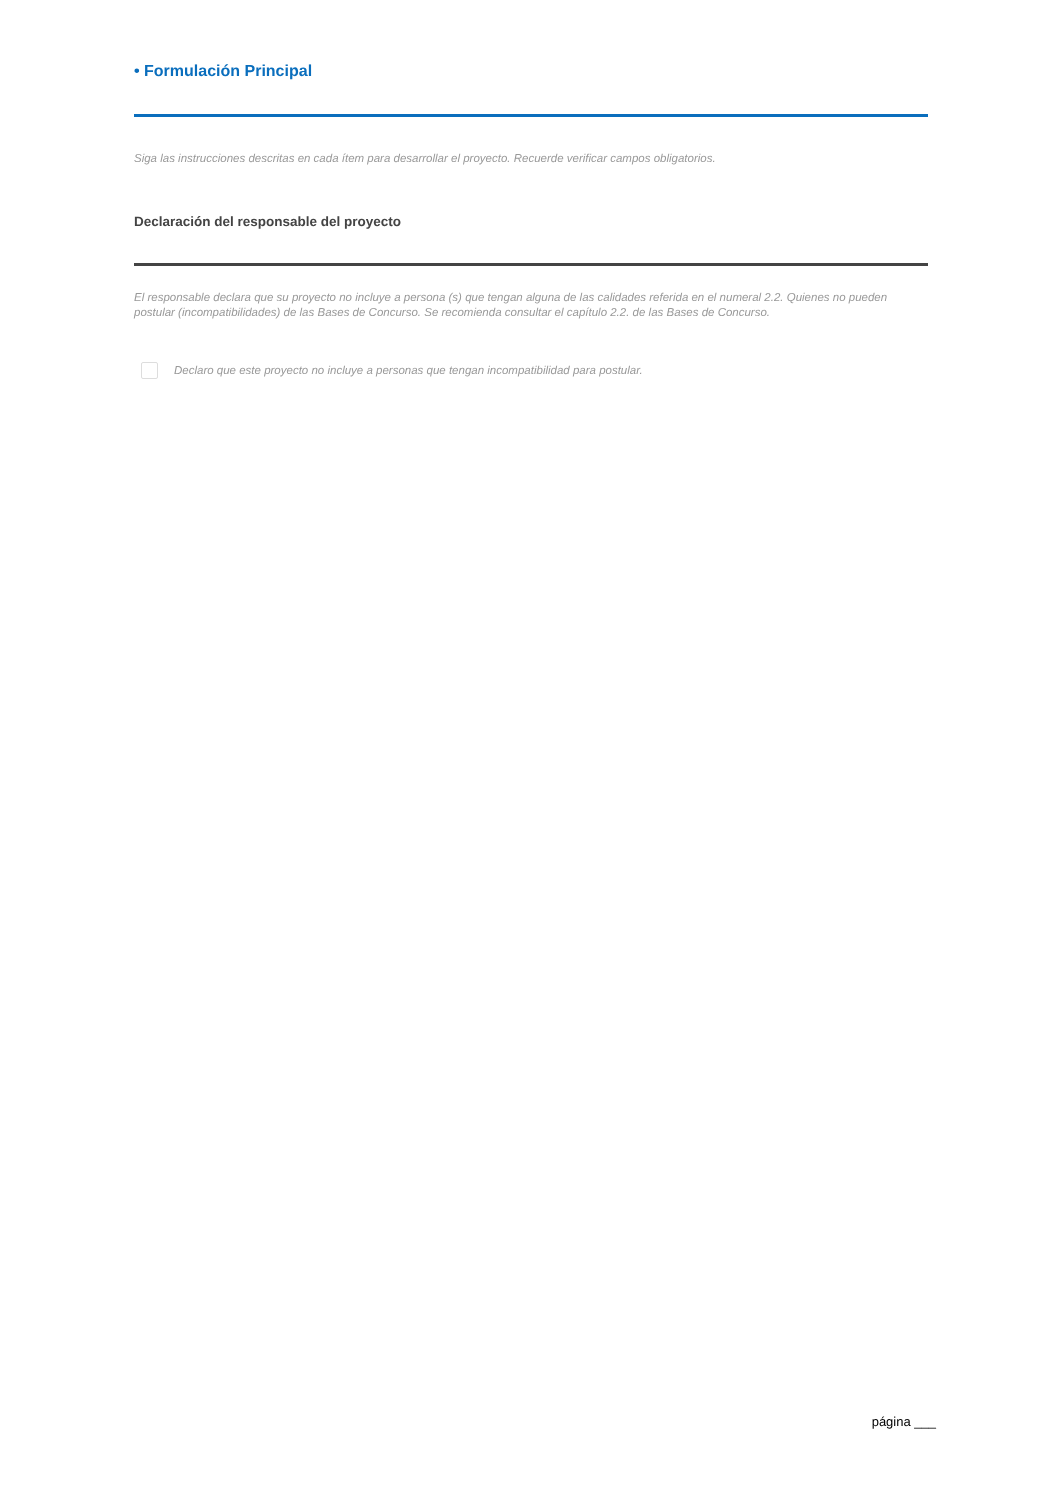• Formulación Principal
Siga las instrucciones descritas en cada ítem para desarrollar el proyecto. Recuerde verificar campos obligatorios.
Declaración del responsable del proyecto
El responsable declara que su proyecto no incluye a persona (s) que tengan alguna de las calidades referida en el numeral 2.2. Quienes no pueden postular (incompatibilidades) de las Bases de Concurso. Se recomienda consultar el capítulo 2.2. de las Bases de Concurso.
Declaro que este proyecto no incluye a personas que tengan incompatibilidad para postular.
página ___